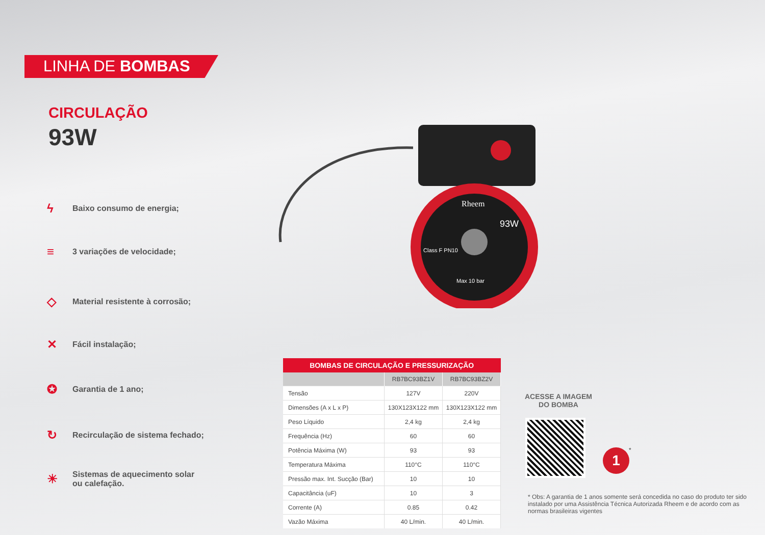LINHA DE BOMBAS
CIRCULAÇÃO
93W
ϟ Baixo consumo de energia;
≡ 3 variações de velocidade;
◇ Material resistente à corrosão;
✕ Fácil instalação;
✪ Garantia de 1 ano;
↻ Recirculação de sistema fechado;
☀ Sistemas de aquecimento solar
ou calefação.
93W
Class F PN10
Max 10 bar
Rheem
| BOMBAS DE CIRCULAÇÃO E PRESSURIZAÇÃO | | |
| --- | --- | --- |
| | RB7BC93BZ1V | RB7BC93BZ2V |
| Tensão | 127V | 220V |
| Dimensões (A x L x P) | 130X123X122 mm | 130X123X122 mm |
| Peso Líquido | 2,4 kg | 2,4 kg |
| Frequência (Hz) | 60 | 60 |
| Potência Máxima (W) | 93 | 93 |
| Temperatura Máxima | 110°C | 110°C |
| Pressão max. Int. Sucção (Bar) | 10 | 10 |
| Capacitância (uF) | 10 | 3 |
| Corrente (A) | 0.85 | 0.42 |
| Vazão Máxima | 40 L/min. | 40 L/min. |
ACESSE A IMAGEM
DO BOMBA
1 *
* Obs: A garantia de 1 anos somente será concedida no caso do produto ter sido instalado por uma Assistência Técnica Autorizada Rheem e de acordo com as normas brasileiras vigentes